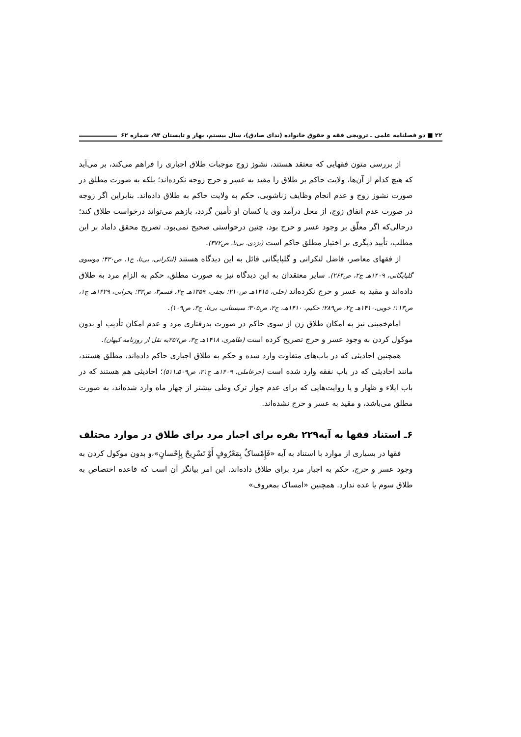۲۲ ■ دو فصلنامه علمی ـ ترویجی فقه و حقوق خانواده (ندای صادق)، سال بیستم، بهار و تابستان ۹۴، شماره ۶۲
از بررسی متون فقهایی که معتقد هستند، نشوز زوج موجبات طلاق اجباری را فراهم می‌کند، بر می‌آید که هیچ کدام از آن‌ها، ولایت حاکم بر طلاق را مقید به عسر و حرج زوجه نکرده‌اند؛ بلکه به صورت مطلق در صورت نشوز زوج و عدم انجام وظایف زناشویی، حکم به ولایت حاکم به طلاق داده‌اند. بنابراین اگر زوجه در صورت عدم انفاق زوج، از محل درآمد وی یا کسان او تأمین گردد، بازهم می‌تواند درخواست طلاق کند؛ درحالی‌که اگر معلّق بر وجود عسر و حرج بود، چنین درخواستی صحیح نمی‌بود. تصریح محقق داماد بر این مطلب، تأیید دیگری بر اختیار مطلق حاکم است (یزدی، بی‌تا، ص۳۷۲).
از فقهای معاصر، فاضل لنکرانی و گلپایگانی قائل به این دیدگاه هستند (لنکرانی، بی‌تا، ج۱، ص۴۳۰؛ موسوی گلپایگانی، ۱۴۰۹هـ ج۲، ص۲۶۴). سایر معتقدان به این دیدگاه نیز به صورت مطلق، حکم به الزام مرد به طلاق داده‌اند و مقید به عسر و حرج نکرده‌اند (حلی، ۱۴۱۵هـ ص۲۱۰؛ نجفی، ۱۳۵۹هـ ج۲، قسم۳، ص۳۳؛ بحرانی، ۱۴۲۹هـ ج۱، ص۱۱۳؛ خویی،۱۴۱۰هـ ج۲، ص۲۸۹؛ حکیم، ۱۴۱۰هـ، ج۲، ص۳۰۵؛ سیستانی، بی‌تا، ج۳، ص۱۰۹).
امام‌خمینی نیز به امکان طلاق زن از سوی حاکم در صورت بدرفتاری مرد و عدم امکان تأدیب او بدون موکول کردن به وجود عسر و حرج تصریح کرده است (طاهری، ۱۴۱۸هـ ج۳، ص۲۵۷به نقل از روزنامه کیهان).
همچنین احادیثی که در باب‌های متفاوت وارد شده و حکم به طلاق اجباری حاکم داده‌اند، مطلق هستند، مانند احادیثی که در باب نفقه وارد شده است (حرعاملی، ۱۴۰۹هـ ج۲۱، ص۵۰۹ـ۵۱۱)؛ احادیثی هم هستند که در باب ایلاء و ظهار و یا روایت‌هایی که برای عدم جواز ترک وطی بیشتر از چهار ماه وارد شده‌اند، به صورت مطلق می‌باشد، و مقید به عسر و حرج نشده‌اند.
۶ـ استناد فقها به آیه۲۲۹ بقره برای اجبار مرد برای طلاق در موارد مختلف
فقها در بسیاری از موارد با استناد به آیه «فَإِمْساکٌ بِمَعْرُوفٍ أَوْ تَسْرِیحٌ بِإِحْسانٍ»،و بدون موکول کردن به وجود عسر و حرج، حکم به اجبار مرد برای طلاق داده‌اند. این امر بیانگر آن است که قاعده اختصاص به طلاق سوم یا عده ندارد. همچنین «امساک بمعروف»